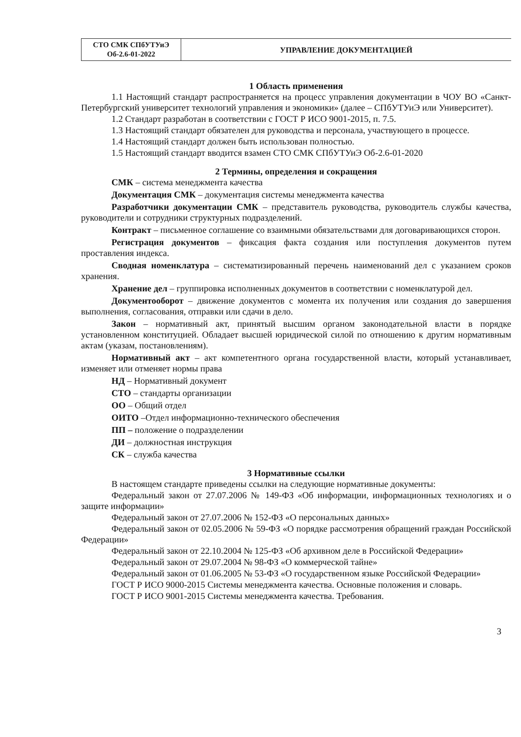| СТО СМК СПбУТУиЭ Об-2.6-01-2022 | УПРАВЛЕНИЕ ДОКУМЕНТАЦИЕЙ |
1 Область применения
1.1 Настоящий стандарт распространяется на процесс управления документации в ЧОУ ВО «Санкт-Петербургский университет технологий управления и экономики» (далее – СПбУТУиЭ или Университет).
1.2 Стандарт разработан в соответствии с ГОСТ Р ИСО 9001-2015, п. 7.5.
1.3 Настоящий стандарт обязателен для руководства и персонала, участвующего в процессе.
1.4 Настоящий стандарт должен быть использован полностью.
1.5 Настоящий стандарт вводится взамен СТО СМК СПбУТУиЭ Об-2.6-01-2020
2 Термины, определения и сокращения
СМК – система менеджмента качества
Документация СМК – документация системы менеджмента качества
Разработчики документации СМК – представитель руководства, руководитель службы качества, руководители и сотрудники структурных подразделений.
Контракт – письменное соглашение со взаимными обязательствами для договаривающихся сторон.
Регистрация документов – фиксация факта создания или поступления документов путем проставления индекса.
Сводная номенклатура – систематизированный перечень наименований дел с указанием сроков хранения.
Хранение дел – группировка исполненных документов в соответствии с номенклатурой дел.
Документооборот – движение документов с момента их получения или создания до завершения выполнения, согласования, отправки или сдачи в дело.
Закон – нормативный акт, принятый высшим органом законодательной власти в порядке установленном конституцией. Обладает высшей юридической силой по отношению к другим нормативным актам (указам, постановлениям).
Нормативный акт – акт компетентного органа государственной власти, который устанавливает, изменяет или отменяет нормы права
НД – Нормативный документ
СТО – стандарты организации
ОО – Общий отдел
ОИТО –Отдел информационно-технического обеспечения
ПП – положение о подразделении
ДИ – должностная инструкция
СК – служба качества
3 Нормативные ссылки
В настоящем стандарте приведены ссылки на следующие нормативные документы:
Федеральный закон от 27.07.2006 № 149-ФЗ «Об информации, информационных технологиях и о защите информации»
Федеральный закон от 27.07.2006 № 152-ФЗ «О персональных данных»
Федеральный закон от 02.05.2006 № 59-ФЗ «О порядке рассмотрения обращений граждан Российской Федерации»
Федеральный закон от 22.10.2004 № 125-ФЗ «Об архивном деле в Российской Федерации»
Федеральный закон от 29.07.2004 № 98-ФЗ «О коммерческой тайне»
Федеральный закон от 01.06.2005 № 53-ФЗ «О государственном языке Российской Федерации»
ГОСТ Р ИСО 9000-2015 Системы менеджмента качества. Основные положения и словарь.
ГОСТ Р ИСО 9001-2015 Системы менеджмента качества. Требования.
3